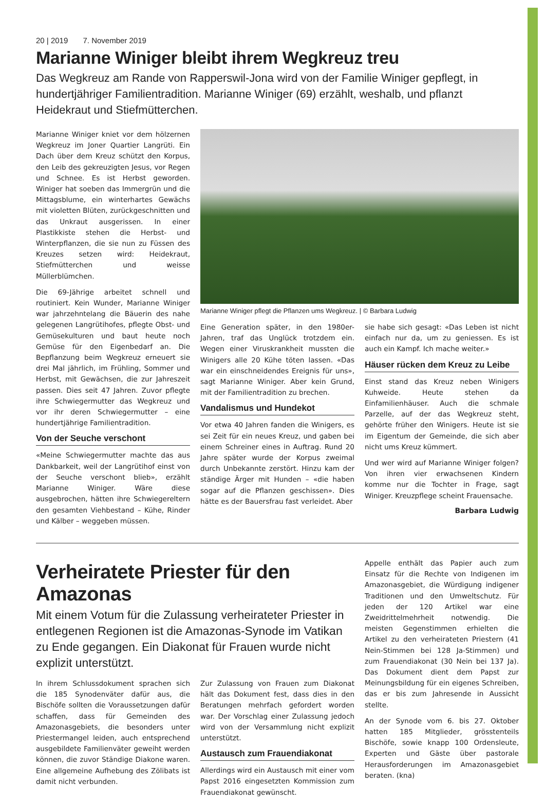20 | 2019 7. November 2019
Marianne Winiger bleibt ihrem Wegkreuz treu
Das Wegkreuz am Rande von Rapperswil-Jona wird von der Familie Winiger gepflegt, in hundertjähriger Familientradition. Marianne Winiger (69) erzählt, weshalb, und pflanzt Heidekraut und Stiefmütterchen.
Marianne Winiger kniet vor dem hölzernen Wegkreuz im Joner Quartier Langrüti. Ein Dach über dem Kreuz schützt den Korpus, den Leib des gekreuzigten Jesus, vor Regen und Schnee. Es ist Herbst geworden. Winiger hat soeben das Immergrün und die Mittagsblume, ein winterhartes Gewächs mit violetten Blüten, zurückgeschnitten und das Unkraut ausgerissen. In einer Plastikkiste stehen die Herbst- und Winterpflanzen, die sie nun zu Füssen des Kreuzes setzen wird: Heidekraut, Stiefmütterchen und weisse Müllerblümchen.
Die 69-Jährige arbeitet schnell und routiniert. Kein Wunder, Marianne Winiger war jahrzehntelang die Bäuerin des nahe gelegenen Langrütihofes, pflegte Obst- und Gemüsekulturen und baut heute noch Gemüse für den Eigenbedarf an. Die Bepflanzung beim Wegkreuz erneuert sie drei Mal jährlich, im Frühling, Sommer und Herbst, mit Gewächsen, die zur Jahreszeit passen. Dies seit 47 Jahren. Zuvor pflegte ihre Schwiegermutter das Wegkreuz und vor ihr deren Schwiegermutter – eine hundertjährige Familientradition.
Von der Seuche verschont
«Meine Schwiegermutter machte das aus Dankbarkeit, weil der Langrütihof einst von der Seuche verschont blieb», erzählt Marianne Winiger. Wäre diese ausgebrochen, hätten ihre Schwiegereltern den gesamten Viehbestand – Kühe, Rinder und Kälber – weggeben müssen.
Marianne Winiger pflegt die Pflanzen ums Wegkreuz. | © Barbara Ludwig
Eine Generation später, in den 1980er-Jahren, traf das Unglück trotzdem ein. Wegen einer Viruskrankheit mussten die Winigers alle 20 Kühe töten lassen. «Das war ein einschneidendes Ereignis für uns», sagt Marianne Winiger. Aber kein Grund, mit der Familientradition zu brechen.
Vandalismus und Hundekot
Vor etwa 40 Jahren fanden die Winigers, es sei Zeit für ein neues Kreuz, und gaben bei einem Schreiner eines in Auftrag. Rund 20 Jahre später wurde der Korpus zweimal durch Unbekannte zerstört. Hinzu kam der ständige Ärger mit Hunden – «die haben sogar auf die Pflanzen geschissen». Dies hätte es der Bauersfrau fast verleidet. Aber
sie habe sich gesagt: «Das Leben ist nicht einfach nur da, um zu geniessen. Es ist auch ein Kampf. Ich mache weiter.»
Häuser rücken dem Kreuz zu Leibe
Einst stand das Kreuz neben Winigers Kuhweide. Heute stehen da Einfamilienhäuser. Auch die schmale Parzelle, auf der das Wegkreuz steht, gehörte früher den Winigers. Heute ist sie im Eigentum der Gemeinde, die sich aber nicht ums Kreuz kümmert.
Und wer wird auf Marianne Winiger folgen? Von ihren vier erwachsenen Kindern komme nur die Tochter in Frage, sagt Winiger. Kreuzpflege scheint Frauensache.
Barbara Ludwig
Verheiratete Priester für den Amazonas
Mit einem Votum für die Zulassung verheirateter Priester in entlegenen Regionen ist die Amazonas-Synode im Vatikan zu Ende gegangen. Ein Diakonat für Frauen wurde nicht explizit unterstützt.
In ihrem Schlussdokument sprachen sich die 185 Synodenväter dafür aus, die Bischöfe sollten die Voraussetzungen dafür schaffen, dass für Gemeinden des Amazonasgebiets, die besonders unter Priestermangel leiden, auch entsprechend ausgebildete Familienväter geweiht werden können, die zuvor Ständige Diakone waren. Eine allgemeine Aufhebung des Zölibats ist damit nicht verbunden.
Zur Zulassung von Frauen zum Diakonat hält das Dokument fest, dass dies in den Beratungen mehrfach gefordert worden war. Der Vorschlag einer Zulassung jedoch wird von der Versammlung nicht explizit unterstützt.
Austausch zum Frauendiakonat
Allerdings wird ein Austausch mit einer vom Papst 2016 eingesetzten Kommission zum Frauendiakonat gewünscht.
Appelle enthält das Papier auch zum Einsatz für die Rechte von Indigenen im Amazonasgebiet, die Würdigung indigener Traditionen und den Umweltschutz. Für jeden der 120 Artikel war eine Zweidrittelmehrheit notwendig. Die meisten Gegenstimmen erhielten die Artikel zu den verheirateten Priestern (41 Nein-Stimmen bei 128 Ja-Stimmen) und zum Frauendiakonat (30 Nein bei 137 Ja). Das Dokument dient dem Papst zur Meinungsbildung für ein eigenes Schreiben, das er bis zum Jahresende in Aussicht stellte.
An der Synode vom 6. bis 27. Oktober hatten 185 Mitglieder, grösstenteils Bischöfe, sowie knapp 100 Ordensleute, Experten und Gäste über pastorale Herausforderungen im Amazonasgebiet beraten. (kna)